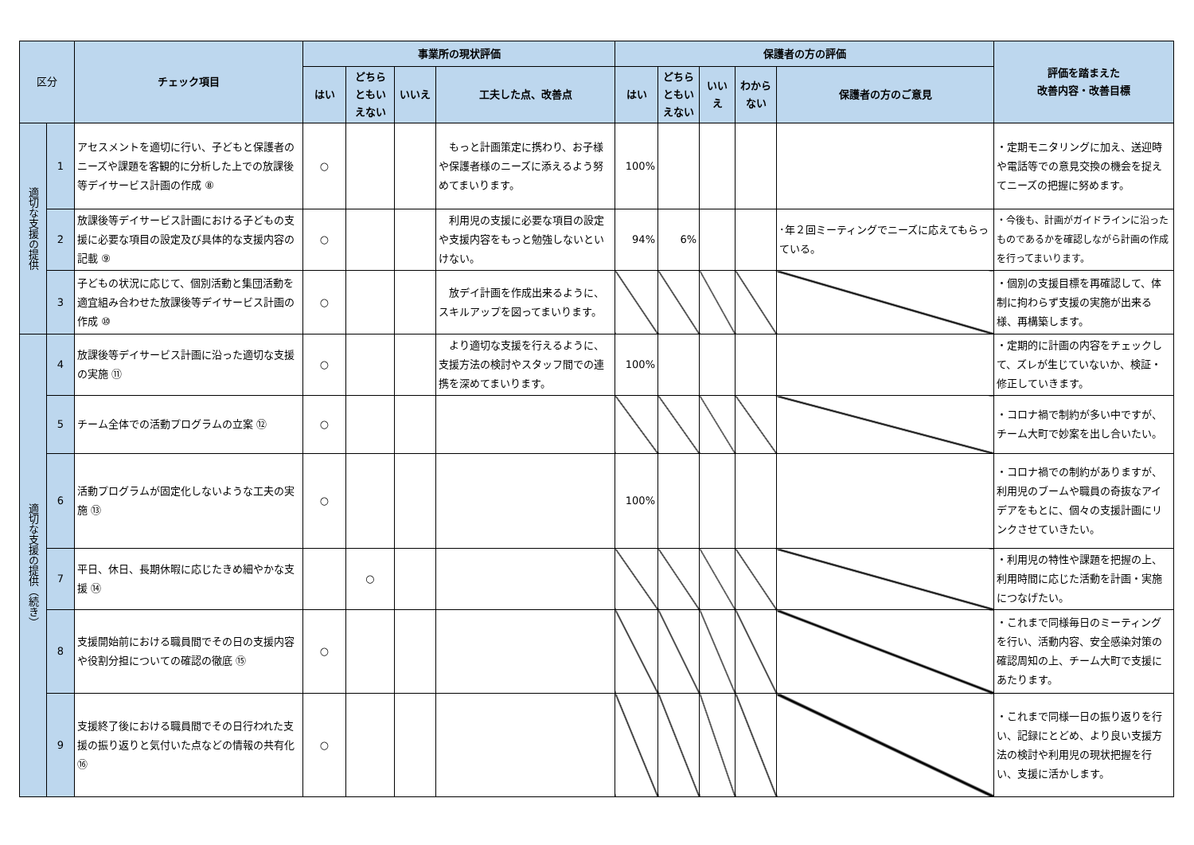| 区分 | | チェック項目 | 事業所の現状評価 | | | | 保護者の方の評価 | | | | | 評価を踏まえた 改善内容・改善目標 |
| --- | --- | --- | --- | --- | --- | --- | --- | --- | --- | --- | --- | --- |
| | | | はい | どちら ともい えない | いいえ | 工夫した点、改善点 | はい | どちら ともい えない | いい え | わから ない | 保護者の方のご意見 | |
| 適切な支援の提供 | 1 | アセスメントを適切に行い、子どもと保護者のニーズや課題を客観的に分析した上での放課後等デイサービス計画の作成 ⑧ | ○ | | | もっと計画策定に携わり、お子様や保護者様のニーズに添えるよう努めてまいります。 | 100% | | | | | ・定期モニタリングに加え、送迎時や電話等での意見交換の機会を捉えてニーズの把握に努めます。 |
| | 2 | 放課後等デイサービス計画における子どもの支援に必要な項目の設定及び具体的な支援内容の記載 ⑨ | ○ | | | 利用児の支援に必要な項目の設定や支援内容をもっと勉強しないといけない。 | 94% | 6% | | | ･年２回ミーティングでニーズに応えてもらっている。 | ・今後も、計画がガイドラインに沿ったものであるかを確認しながら計画の作成を行ってまいります。 |
| | 3 | 子どもの状況に応じて、個別活動と集団活動を適宜組み合わせた放課後等デイサービス計画の作成 ⑩ | ○ | | | 放デイ計画を作成出来るように、スキルアップを図ってまいります。 | | | | | | ・個別の支援目標を再確認して、体制に拘わらず支援の実施が出来る様、再構築します。 |
| 適切な支援の提供（続き） | 4 | 放課後等デイサービス計画に沿った適切な支援の実施 ⑪ | ○ | | | より適切な支援を行えるように、支援方法の検討やスタッフ間での連携を深めてまいります。 | 100% | | | | | ・定期的に計画の内容をチェックして、ズレが生じていないか、検証・修正していきます。 |
| | 5 | チーム全体での活動プログラムの立案 ⑫ | ○ | | | | | | | | | ・コロナ禍で制約が多い中ですが、チーム大町で妙案を出し合いたい。 |
| | 6 | 活動プログラムが固定化しないような工夫の実施 ⑬ | ○ | | | | 100% | | | | | ・コロナ禍での制約がありますが、利用児のブームや職員の奇抜なアイデアをもとに、個々の支援計画にリンクさせていきたい。 |
| | 7 | 平日、休日、長期休暇に応じたきめ細やかな支援 ⑭ | | ○ | | | | | | | | ・利用児の特性や課題を把握の上、利用時間に応じた活動を計画・実施につなげたい。 |
| | 8 | 支援開始前における職員間でその日の支援内容や役割分担についての確認の徹底 ⑮ | ○ | | | | | | | | | ・これまで同様毎日のミーティングを行い、活動内容、安全感染対策の確認周知の上、チーム大町で支援にあたります。 |
| | 9 | 支援終了後における職員間でその日行われた支援の振り返りと気付いた点などの情報の共有化 ⑯ | ○ | | | | | | | | | ・これまで同様一日の振り返りを行い、記録にとどめ、より良い支援方法の検討や利用児の現状把握を行い、支援に活かします。 |